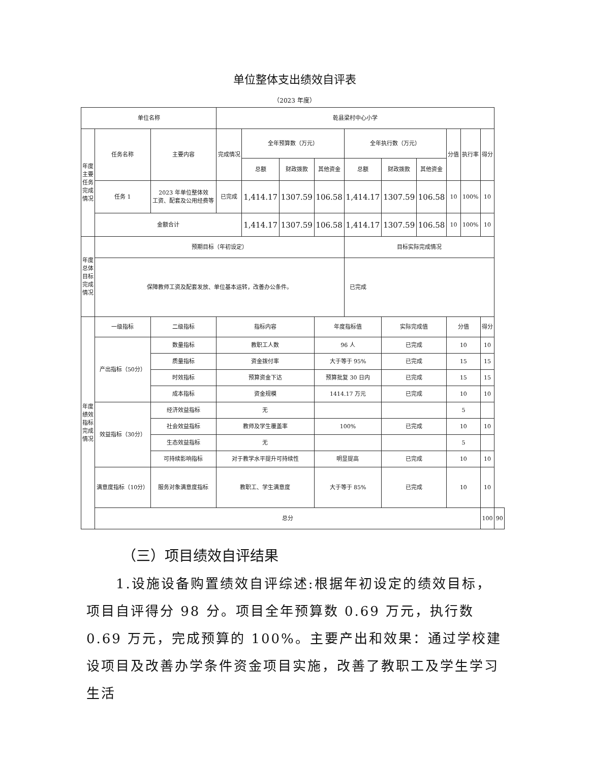单位整体支出绩效自评表
（2023 年度）
| 单位名称 | | | 乾县梁村中心小学 | | | | | | | | | | |
| 年度主要任务完成情况 | 任务名称 | 主要内容 | 完成情况 | 全年预算数（万元） | | | 全年执行数（万元） | | | 分值 | 执行率 | 得分 | |
| | | | | 总额 | 财政拨款 | 其他资金 | 总额 | 财政拨款 | 其他资金 | | | | |
| | 任务 1 | 2023 年单位整体效 工资、配套及公用经费等 | 已完成 | 1,414.17 | 1307.59 | 106.58 | 1,414.17 | 1307.59 | 106.58 | 10 | 100% | 10 | |
| | 金额合计 | | | 1,414.17 | 1307.59 | 106.58 | 1,414.17 | 1307.59 | 106.58 | 10 | 100% | 10 | |
| 年度总体目标完成情况 | 预期目标（年初设定） | | | | | | 目标实际完成情况 | | | | | | |
| | 保障教师工资及配套发放、单位基本运转，改善办公条件。 | | | | | | 已完成 | | | | | | |
| 年度绩效指标完成情况 | 一级指标 | 二级指标 | 指标内容 | | | 年度指标值 | | 实际完成值 | | 分值 | | 得分 | |
| | 产出指标（50分） | 数量指标 | 教职工人数 | | | 96 人 | | 已完成 | | 10 | | 10 | |
| | | 质量指标 | 资金拨付率 | | | 大于等于 95% | | 已完成 | | 15 | | 15 | |
| | | 时效指标 | 预算资金下达 | | | 预算批复 30 日内 | | 已完成 | | 15 | | 15 | |
| | | 成本指标 | 资金规模 | | | 1414.17 万元 | | 已完成 | | 10 | | 10 | |
| | 效益指标（30分） | 经济效益指标 | 无 | | | | | | | 5 | | | |
| | | 社会效益指标 | 教师及学生覆盖率 | | | 100% | | 已完成 | | 10 | | 10 | |
| | | 生态效益指标 | 无 | | | | | | | 5 | | | |
| | | 可持续影响指标 | 对于教学水平提升可持续性 | | | 明显提高 | | 已完成 | | 10 | | 10 | |
| | 满意度指标（10分） | 服务对象满意度指标 | 教职工、学生满意度 | | | 大于等于 85% | | 已完成 | | 10 | | 10 | |
| | 总分 | | | | | | | | | | | 100 | 90 |
（三）项目绩效自评结果
1.设施设备购置绩效自评综述:根据年初设定的绩效目标，项目自评得分 98 分。项目全年预算数 0.69 万元，执行数 0.69 万元，完成预算的 100%。主要产出和效果：通过学校建设项目及改善办学条件资金项目实施，改善了教职工及学生学习生活